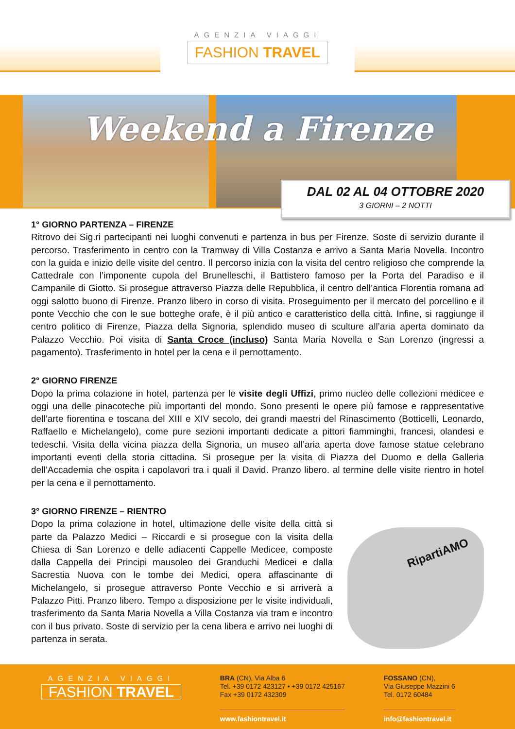AGENZIA VIAGGI
FASHION TRAVEL
Weekend a Firenze
DAL 02 AL 04 OTTOBRE 2020
3 GIORNI – 2 NOTTI
1° GIORNO PARTENZA – FIRENZE
Ritrovo dei Sig.ri partecipanti nei luoghi convenuti e partenza in bus per Firenze. Soste di servizio durante il percorso. Trasferimento in centro con la Tramway di Villa Costanza e arrivo a Santa Maria Novella. Incontro con la guida e inizio delle visite del centro. Il percorso inizia con la visita del centro religioso che comprende la Cattedrale con l’imponente cupola del Brunelleschi, il Battistero famoso per la Porta del Paradiso e il Campanile di Giotto. Si prosegue attraverso Piazza delle Repubblica, il centro dell’antica Florentia romana ad oggi salotto buono di Firenze. Pranzo libero in corso di visita. Proseguimento per il mercato del porcellino e il ponte Vecchio che con le sue botteghe orafe, è il più antico e caratteristico della città. Infine, si raggiunge il centro politico di Firenze, Piazza della Signoria, splendido museo di sculture all’aria aperta dominato da Palazzo Vecchio. Poi visita di Santa Croce (incluso) Santa Maria Novella e San Lorenzo (ingressi a pagamento). Trasferimento in hotel per la cena e il pernottamento.
2° GIORNO FIRENZE
Dopo la prima colazione in hotel, partenza per le visite degli Uffizi, primo nucleo delle collezioni medicee e oggi una delle pinacoteche più importanti del mondo. Sono presenti le opere più famose e rappresentative dell’arte fiorentina e toscana del XIII e XIV secolo, dei grandi maestri del Rinascimento (Botticelli, Leonardo, Raffaello e Michelangelo), come pure sezioni importanti dedicate a pittori fiamminghi, francesi, olandesi e tedeschi. Visita della vicina piazza della Signoria, un museo all’aria aperta dove famose statue celebrano importanti eventi della storia cittadina. Si prosegue per la visita di Piazza del Duomo e della Galleria dell’Accademia che ospita i capolavori tra i quali il David. Pranzo libero. al termine delle visite rientro in hotel per la cena e il pernottamento.
3° GIORNO FIRENZE – RIENTRO
Dopo la prima colazione in hotel, ultimazione delle visite della città si parte da Palazzo Medici – Riccardi e si prosegue con la visita della Chiesa di San Lorenzo e delle adiacenti Cappelle Medicee, composte dalla Cappella dei Principi mausoleo dei Granduchi Medicei e dalla Sacrestia Nuova con le tombe dei Medici, opera affascinante di Michelangelo, si prosegue attraverso Ponte Vecchio e si arriverà a Palazzo Pitti. Pranzo libero. Tempo a disposizione per le visite individuali, trasferimento da Santa Maria Novella a Villa Costanza via tram e incontro con il bus privato. Soste di servizio per la cena libera e arrivo nei luoghi di partenza in serata.
RipartiAMO
AGENZIA VIAGGI
FASHION TRAVEL
BRA (CN), Via Alba 6
Tel. +39 0172 423127 • +39 0172 425167
Fax +39 0172 432309
www.fashiontravel.it
FOSSANO (CN),
Via Giuseppe Mazzini 6
Tel. 0172 60484
info@fashiontravel.it